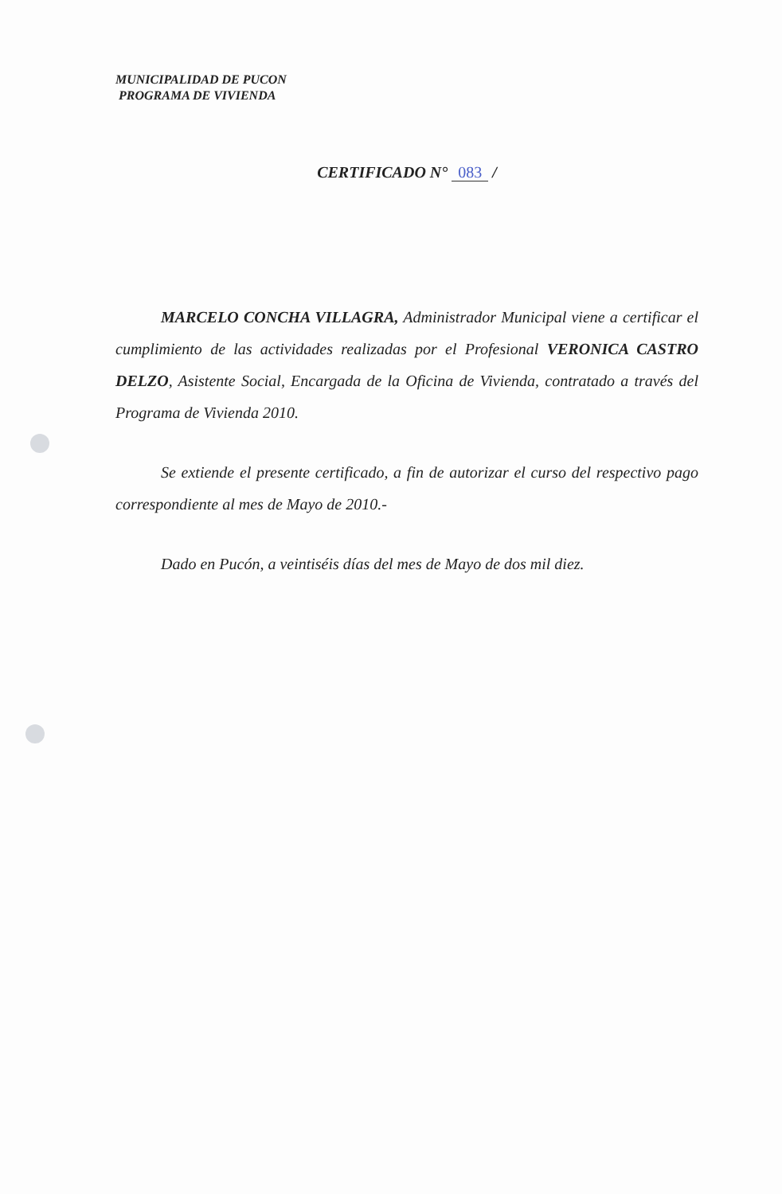MUNICIPALIDAD DE PUCON
PROGRAMA DE VIVIENDA
CERTIFICADO N° 083 /
MARCELO CONCHA VILLAGRA, Administrador Municipal viene a certificar el cumplimiento de las actividades realizadas por el Profesional VERONICA CASTRO DELZO, Asistente Social, Encargada de la Oficina de Vivienda, contratado a través del Programa de Vivienda 2010.
Se extiende el presente certificado, a fin de autorizar el curso del respectivo pago correspondiente al mes de Mayo de 2010.-
Dado en Pucón, a veintiséis días del mes de Mayo de dos mil diez.